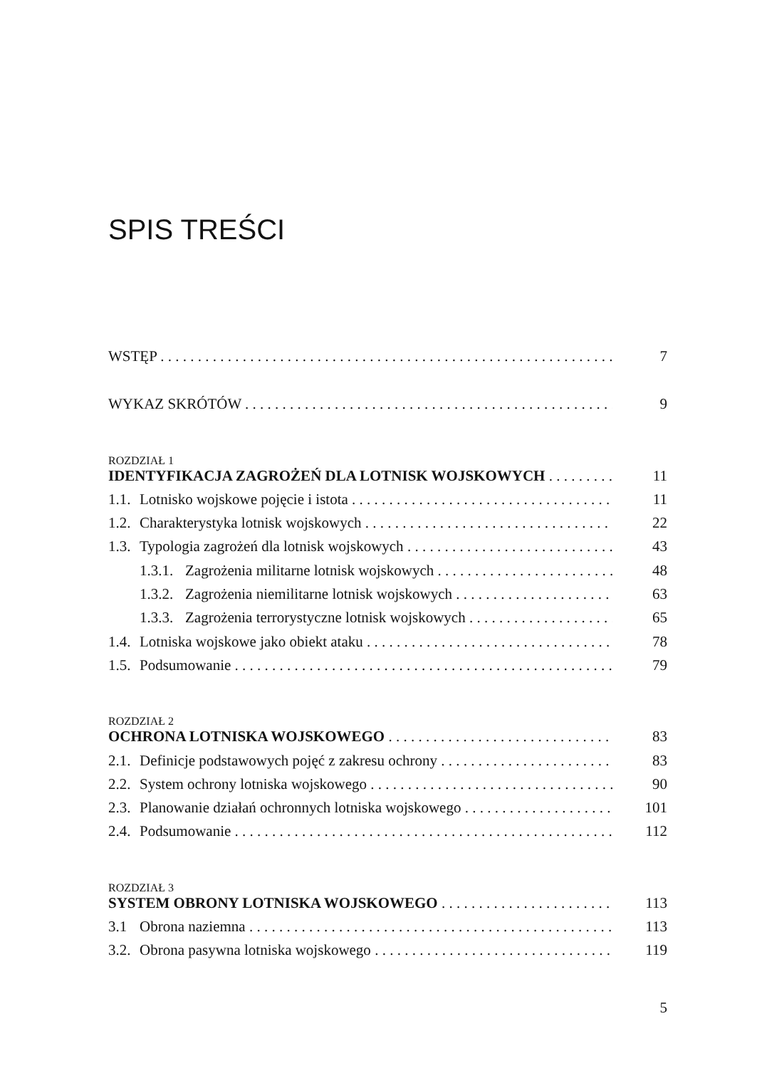SPIS TREŚCI
WSTĘP 7
WYKAZ SKRÓTÓW 9
ROZDZIAŁ 1
IDENTYFIKACJA ZAGROŻEŃ DLA LOTNISK WOJSKOWYCH 11
1.1. Lotnisko wojskowe pojęcie i istota 11
1.2. Charakterystyka lotnisk wojskowych 22
1.3. Typologia zagrożeń dla lotnisk wojskowych 43
1.3.1. Zagrożenia militarne lotnisk wojskowych 48
1.3.2. Zagrożenia niemilitarne lotnisk wojskowych 63
1.3.3. Zagrożenia terrorystyczne lotnisk wojskowych 65
1.4. Lotniska wojskowe jako obiekt ataku 78
1.5. Podsumowanie 79
ROZDZIAŁ 2
OCHRONA LOTNISKA WOJSKOWEGO 83
2.1. Definicje podstawowych pojęć z zakresu ochrony 83
2.2. System ochrony lotniska wojskowego 90
2.3. Planowanie działań ochronnych lotniska wojskowego 101
2.4. Podsumowanie 112
ROZDZIAŁ 3
SYSTEM OBRONY LOTNISKA WOJSKOWEGO 113
3.1 Obrona naziemna 113
3.2. Obrona pasywna lotniska wojskowego 119
5